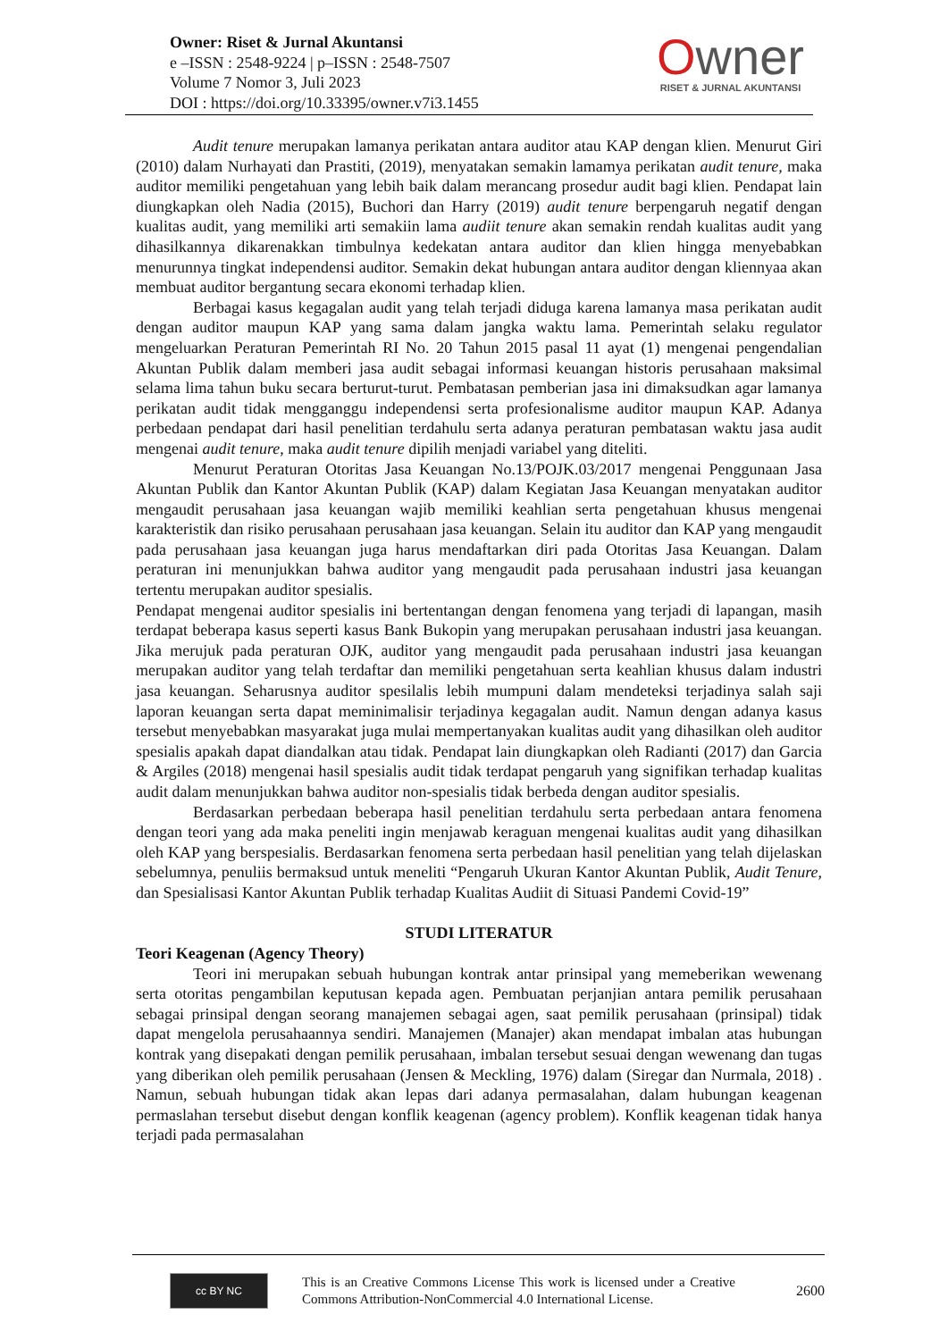Owner: Riset & Jurnal Akuntansi
e –ISSN : 2548-9224 | p–ISSN : 2548-7507
Volume 7 Nomor 3, Juli 2023
DOI : https://doi.org/10.33395/owner.v7i3.1455
Owner
RISET & JURNAL AKUNTANSI
Audit tenure merupakan lamanya perikatan antara auditor atau KAP dengan klien. Menurut Giri (2010) dalam Nurhayati dan Prastiti, (2019), menyatakan semakin lamamya perikatan audit tenure, maka auditor memiliki pengetahuan yang lebih baik dalam merancang prosedur audit bagi klien. Pendapat lain diungkapkan oleh Nadia (2015), Buchori dan Harry (2019) audit tenure berpengaruh negatif dengan kualitas audit, yang memiliki arti semakiin lama audiit tenure akan semakin rendah kualitas audit yang dihasilkannya dikarenakkan timbulnya kedekatan antara auditor dan klien hingga menyebabkan menurunnya tingkat independensi auditor. Semakin dekat hubungan antara auditor dengan kliennyaa akan membuat auditor bergantung secara ekonomi terhadap klien.
Berbagai kasus kegagalan audit yang telah terjadi diduga karena lamanya masa perikatan audit dengan auditor maupun KAP yang sama dalam jangka waktu lama. Pemerintah selaku regulator mengeluarkan Peraturan Pemerintah RI No. 20 Tahun 2015 pasal 11 ayat (1) mengenai pengendalian Akuntan Publik dalam memberi jasa audit sebagai informasi keuangan historis perusahaan maksimal selama lima tahun buku secara berturut-turut. Pembatasan pemberian jasa ini dimaksudkan agar lamanya perikatan audit tidak mengganggu independensi serta profesionalisme auditor maupun KAP. Adanya perbedaan pendapat dari hasil penelitian terdahulu serta adanya peraturan pembatasan waktu jasa audit mengenai audit tenure, maka audit tenure dipilih menjadi variabel yang diteliti.
Menurut Peraturan Otoritas Jasa Keuangan No.13/POJK.03/2017 mengenai Penggunaan Jasa Akuntan Publik dan Kantor Akuntan Publik (KAP) dalam Kegiatan Jasa Keuangan menyatakan auditor mengaudit perusahaan jasa keuangan wajib memiliki keahlian serta pengetahuan khusus mengenai karakteristik dan risiko perusahaan perusahaan jasa keuangan. Selain itu auditor dan KAP yang mengaudit pada perusahaan jasa keuangan juga harus mendaftarkan diri pada Otoritas Jasa Keuangan. Dalam peraturan ini menunjukkan bahwa auditor yang mengaudit pada perusahaan industri jasa keuangan tertentu merupakan auditor spesialis.
Pendapat mengenai auditor spesialis ini bertentangan dengan fenomena yang terjadi di lapangan, masih terdapat beberapa kasus seperti kasus Bank Bukopin yang merupakan perusahaan industri jasa keuangan. Jika merujuk pada peraturan OJK, auditor yang mengaudit pada perusahaan industri jasa keuangan merupakan auditor yang telah terdaftar dan memiliki pengetahuan serta keahlian khusus dalam industri jasa keuangan. Seharusnya auditor spesilalis lebih mumpuni dalam mendeteksi terjadinya salah saji laporan keuangan serta dapat meminimalisir terjadinya kegagalan audit. Namun dengan adanya kasus tersebut menyebabkan masyarakat juga mulai mempertanyakan kualitas audit yang dihasilkan oleh auditor spesialis apakah dapat diandalkan atau tidak. Pendapat lain diungkapkan oleh Radianti (2017) dan Garcia & Argiles (2018) mengenai hasil spesialis audit tidak terdapat pengaruh yang signifikan terhadap kualitas audit dalam menunjukkan bahwa auditor non-spesialis tidak berbeda dengan auditor spesialis.
Berdasarkan perbedaan beberapa hasil penelitian terdahulu serta perbedaan antara fenomena dengan teori yang ada maka peneliti ingin menjawab keraguan mengenai kualitas audit yang dihasilkan oleh KAP yang berspesialis. Berdasarkan fenomena serta perbedaan hasil penelitian yang telah dijelaskan sebelumnya, penuliis bermaksud untuk meneliti “Pengaruh Ukuran Kantor Akuntan Publik, Audit Tenure, dan Spesialisasi Kantor Akuntan Publik terhadap Kualitas Audiit di Situasi Pandemi Covid-19”
STUDI LITERATUR
Teori Keagenan (Agency Theory)
Teori ini merupakan sebuah hubungan kontrak antar prinsipal yang memeberikan wewenang serta otoritas pengambilan keputusan kepada agen. Pembuatan perjanjian antara pemilik perusahaan sebagai prinsipal dengan seorang manajemen sebagai agen, saat pemilik perusahaan (prinsipal) tidak dapat mengelola perusahaannya sendiri. Manajemen (Manajer) akan mendapat imbalan atas hubungan kontrak yang disepakati dengan pemilik perusahaan, imbalan tersebut sesuai dengan wewenang dan tugas yang diberikan oleh pemilik perusahaan (Jensen & Meckling, 1976) dalam (Siregar dan Nurmala, 2018) . Namun, sebuah hubungan tidak akan lepas dari adanya permasalahan, dalam hubungan keagenan permaslahan tersebut disebut dengan konflik keagenan (agency problem). Konflik keagenan tidak hanya terjadi pada permasalahan
cc BY NC
This is an Creative Commons License This work is licensed under a Creative Commons Attribution-NonCommercial 4.0 International License.
2600